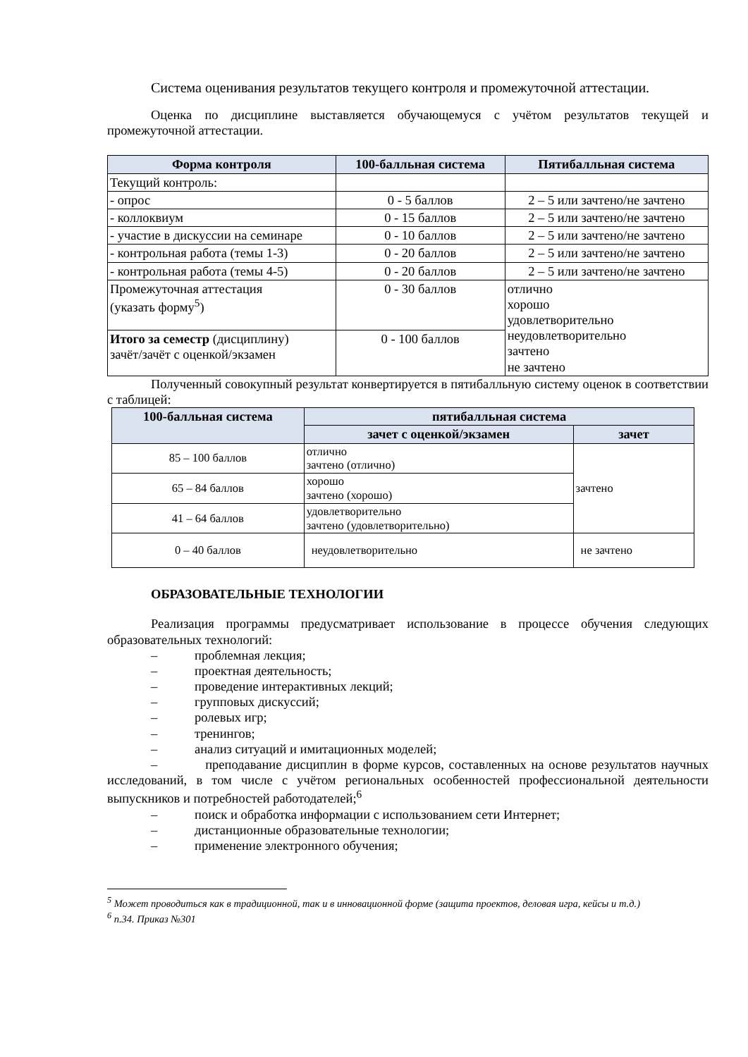Система оценивания результатов текущего контроля и промежуточной аттестации.
Оценка по дисциплине выставляется обучающемуся с учётом результатов текущей и промежуточной аттестации.
| Форма контроля | 100-балльная система | Пятибалльная система |
| --- | --- | --- |
| Текущий контроль: | | |
| - опрос | 0 - 5 баллов | 2 – 5 или зачтено/не зачтено |
| - коллоквиум | 0 - 15 баллов | 2 – 5 или зачтено/не зачтено |
| - участие в дискуссии на семинаре | 0 - 10 баллов | 2 – 5 или зачтено/не зачтено |
| - контрольная работа (темы 1-3) | 0 - 20 баллов | 2 – 5 или зачтено/не зачтено |
| - контрольная работа (темы 4-5) | 0 - 20 баллов | 2 – 5 или зачтено/не зачтено |
| Промежуточная аттестация (указать форму<sup>5</sup>) | 0 - 30 баллов | отлично хорошо удовлетворительно неудовлетворительно зачтено не зачтено |
| Итого за семестр (дисциплину) зачёт/зачёт с оценкой/экзамен | 0 - 100 баллов | |
Полученный совокупный результат конвертируется в пятибалльную систему оценок в соответствии с таблицей:
| 100-балльная система | пятибалльная система | |
| --- | --- | --- |
| | зачет с оценкой/экзамен | зачет |
| 85 – 100 баллов | отлично зачтено (отлично) | зачтено |
| 65 – 84 баллов | хорошо зачтено (хорошо) | |
| 41 – 64 баллов | удовлетворительно зачтено (удовлетворительно) | |
| 0 – 40 баллов | неудовлетворительно | не зачтено |
ОБРАЗОВАТЕЛЬНЫЕ ТЕХНОЛОГИИ
Реализация программы предусматривает использование в процессе обучения следующих образовательных технологий:
– проблемная лекция;
– проектная деятельность;
– проведение интерактивных лекций;
– групповых дискуссий;
– ролевых игр;
– тренингов;
– анализ ситуаций и имитационных моделей;
– преподавание дисциплин в форме курсов, составленных на основе результатов научных исследований, в том числе с учётом региональных особенностей профессиональной деятельности выпускников и потребностей работодателей;<sup>6</sup>
– поиск и обработка информации с использованием сети Интернет;
– дистанционные образовательные технологии;
– применение электронного обучения;
<sup>5</sup> Может проводиться как в традиционной, так и в инновационной форме (защита проектов, деловая игра, кейсы и т.д.)
<sup>6</sup> п.34. Приказ №301